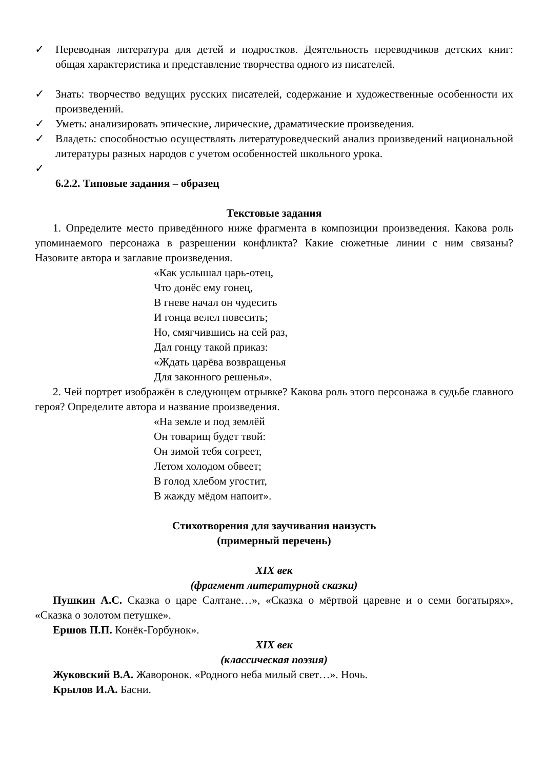✓ Переводная литература для детей и подростков. Деятельность переводчиков детских книг: общая характеристика и представление творчества одного из писателей.
✓ Знать: творчество ведущих русских писателей, содержание и художественные особенности их произведений.
✓ Уметь: анализировать эпические, лирические, драматические произведения.
✓ Владеть: способностью осуществлять литературоведческий анализ произведений национальной литературы разных народов с учетом особенностей школьного урока.
✓
6.2.2. Типовые задания – образец
Текстовые задания
1. Определите место приведённого ниже фрагмента в композиции произведения. Какова роль упоминаемого персонажа в разрешении конфликта? Какие сюжетные линии с ним связаны? Назовите автора и заглавие произведения.
«Как услышал царь-отец,
Что донёс ему гонец,
В гневе начал он чудесить
И гонца велел повесить;
Но, смягчившись на сей раз,
Дал гонцу такой приказ:
«Ждать царёва возвращенья
Для законного решенья».
2. Чей портрет изображён в следующем отрывке? Какова роль этого персонажа в судьбе главного героя? Определите автора и название произведения.
«На земле и под землёй
Он товарищ будет твой:
Он зимой тебя согреет,
Летом холодом обвеет;
В голод хлебом угостит,
В жажду мёдом напоит».
Стихотворения для заучивания наизусть
(примерный перечень)
XIX век
(фрагмент литературной сказки)
Пушкин А.С. Сказка о царе Салтане…», «Сказка о мёртвой царевне и о семи богатырях», «Сказка о золотом петушке».
Ершов П.П. Конёк-Горбунок».
XIX век
(классическая поэзия)
Жуковский В.А. Жаворонок. «Родного неба милый свет…». Ночь.
Крылов И.А. Басни.